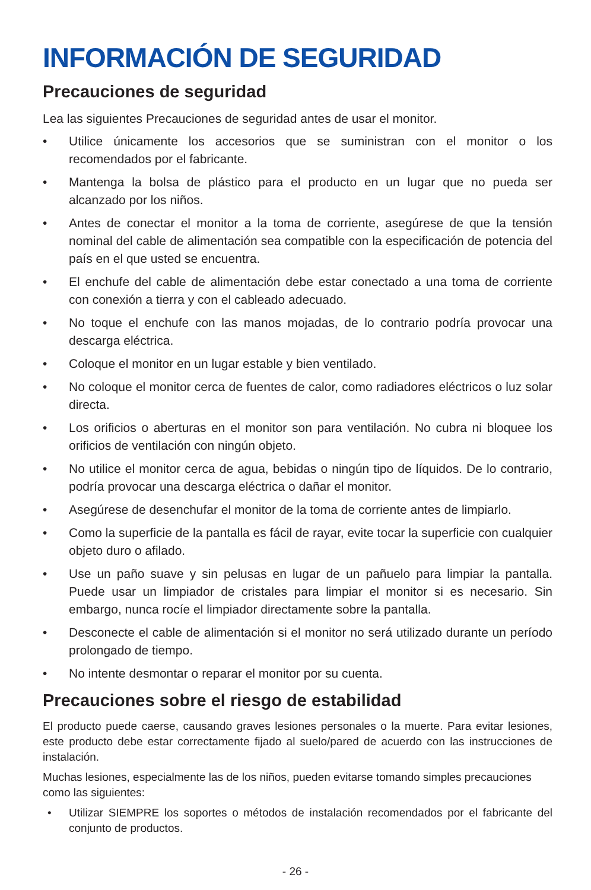INFORMACIÓN DE SEGURIDAD
Precauciones de seguridad
Lea las siguientes Precauciones de seguridad antes de usar el monitor.
• Utilice únicamente los accesorios que se suministran con el monitor o los recomendados por el fabricante.
• Mantenga la bolsa de plástico para el producto en un lugar que no pueda ser alcanzado por los niños.
• Antes de conectar el monitor a la toma de corriente, asegúrese de que la tensión nominal del cable de alimentación sea compatible con la especificación de potencia del país en el que usted se encuentra.
• El enchufe del cable de alimentación debe estar conectado a una toma de corriente con conexión a tierra y con el cableado adecuado.
• No toque el enchufe con las manos mojadas, de lo contrario podría provocar una descarga eléctrica.
• Coloque el monitor en un lugar estable y bien ventilado.
• No coloque el monitor cerca de fuentes de calor, como radiadores eléctricos o luz solar directa.
• Los orificios o aberturas en el monitor son para ventilación. No cubra ni bloquee los orificios de ventilación con ningún objeto.
• No utilice el monitor cerca de agua, bebidas o ningún tipo de líquidos. De lo contrario, podría provocar una descarga eléctrica o dañar el monitor.
• Asegúrese de desenchufar el monitor de la toma de corriente antes de limpiarlo.
• Como la superficie de la pantalla es fácil de rayar, evite tocar la superficie con cualquier objeto duro o afilado.
• Use un paño suave y sin pelusas en lugar de un pañuelo para limpiar la pantalla. Puede usar un limpiador de cristales para limpiar el monitor si es necesario. Sin embargo, nunca rocíe el limpiador directamente sobre la pantalla.
• Desconecte el cable de alimentación si el monitor no será utilizado durante un período prolongado de tiempo.
• No intente desmontar o reparar el monitor por su cuenta.
Precauciones sobre el riesgo de estabilidad
El producto puede caerse, causando graves lesiones personales o la muerte. Para evitar lesiones, este producto debe estar correctamente fijado al suelo/pared de acuerdo con las instrucciones de instalación.
Muchas lesiones, especialmente las de los niños, pueden evitarse tomando simples precauciones como las siguientes:
• Utilizar SIEMPRE los soportes o métodos de instalación recomendados por el fabricante del conjunto de productos.
- 26 -